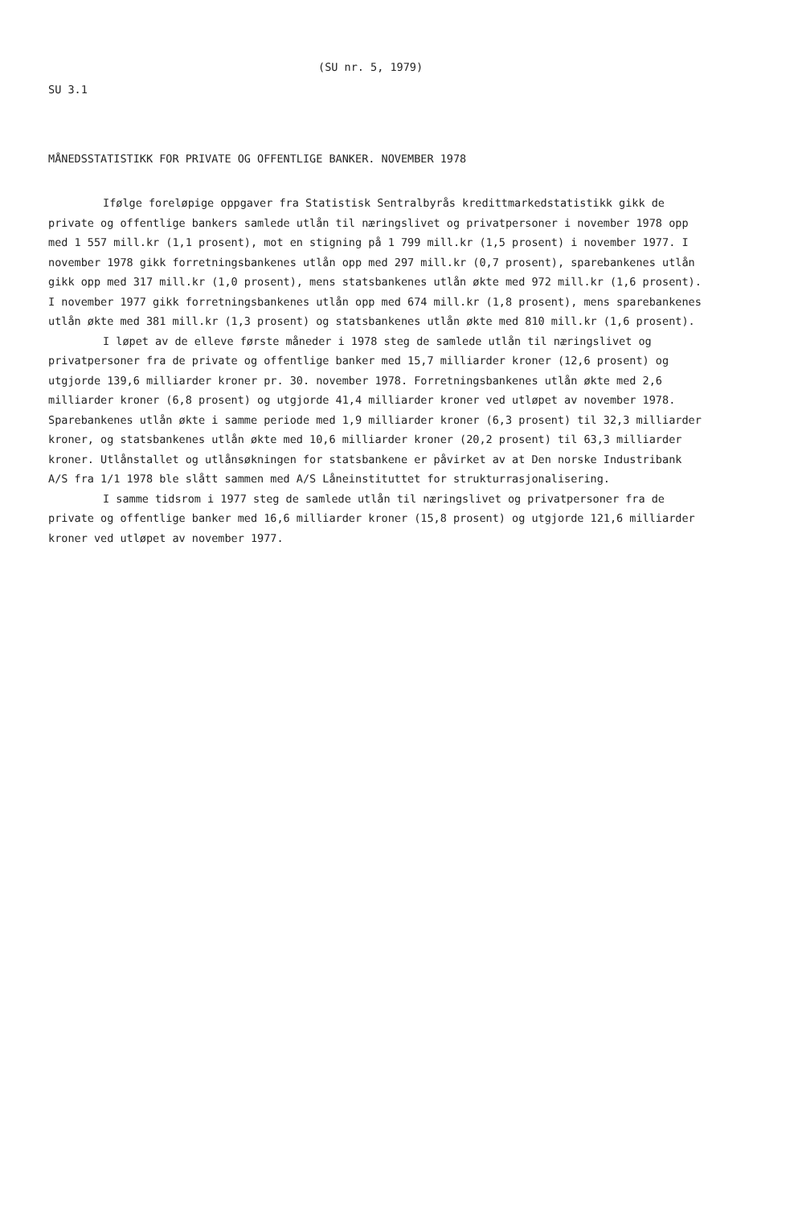(SU nr. 5, 1979)
SU 3.1
MÅNEDSSTATISTIKK FOR PRIVATE OG OFFENTLIGE BANKER. NOVEMBER 1978
Ifølge foreløpige oppgaver fra Statistisk Sentralbyrås kredittmarkedstatistikk gikk de private og offentlige bankers samlede utlån til næringslivet og privatpersoner i november 1978 opp med 1 557 mill.kr (1,1 prosent), mot en stigning på 1 799 mill.kr (1,5 prosent) i november 1977. I november 1978 gikk forretningsbankenes utlån opp med 297 mill.kr (0,7 prosent), sparebankenes utlån gikk opp med 317 mill.kr (1,0 prosent), mens statsbankenes utlån økte med 972 mill.kr (1,6 prosent). I november 1977 gikk forretningsbankenes utlån opp med 674 mill.kr (1,8 prosent), mens sparebankenes utlån økte med 381 mill.kr (1,3 prosent) og statsbankenes utlån økte med 810 mill.kr (1,6 prosent).
I løpet av de elleve første måneder i 1978 steg de samlede utlån til næringslivet og privatpersoner fra de private og offentlige banker med 15,7 milliarder kroner (12,6 prosent) og utgjorde 139,6 milliarder kroner pr. 30. november 1978. Forretningsbankenes utlån økte med 2,6 milliarder kroner (6,8 prosent) og utgjorde 41,4 milliarder kroner ved utløpet av november 1978. Sparebankenes utlån økte i samme periode med 1,9 milliarder kroner (6,3 prosent) til 32,3 milliarder kroner, og statsbankenes utlån økte med 10,6 milliarder kroner (20,2 prosent) til 63,3 milliarder kroner. Utlånstallet og utlånsøkningen for statsbankene er påvirket av at Den norske Industribank A/S fra 1/1 1978 ble slått sammen med A/S Låneinstituttet for strukturrasjonalisering.
I samme tidsrom i 1977 steg de samlede utlån til næringslivet og privatpersoner fra de private og offentlige banker med 16,6 milliarder kroner (15,8 prosent) og utgjorde 121,6 milliarder kroner ved utløpet av november 1977.